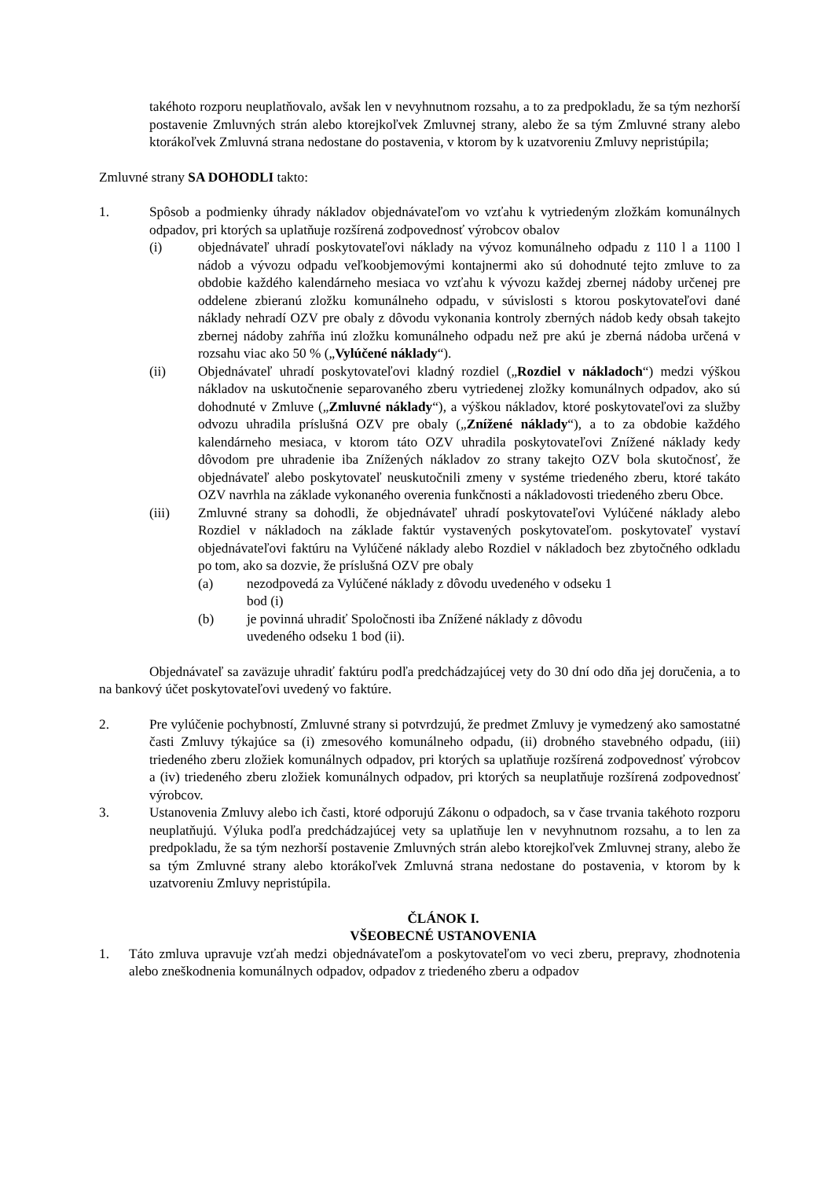takéhoto rozporu neuplatňovalo, avšak len v nevyhnutnom rozsahu, a to za predpokladu, že sa tým nezhorší postavenie Zmluvných strán alebo ktorejkoľvek Zmluvnej strany, alebo že sa tým Zmluvné strany alebo ktorákoľvek Zmluvná strana nedostane do postavenia, v ktorom by k uzatvoreniu Zmluvy nepristúpila;
Zmluvné strany SA DOHODLI takto:
1. Spôsob a podmienky úhrady nákladov objednávateľom vo vzťahu k vytriedeným zložkám komunálnych odpadov, pri ktorých sa uplatňuje rozšírená zodpovednosť výrobcov obalov
(i) objednávateľ uhradí poskytovateľovi náklady na vývoz komunálneho odpadu z 110 l a 1100 l nádob a vývozu odpadu veľkoobjemovými kontajnermi ako sú dohodnuté tejto zmluve to za obdobie každého kalendárneho mesiaca vo vzťahu k vývozu každej zbernej nádoby určenej pre oddelene zbieranú zložku komunálneho odpadu, v súvislosti s ktorou poskytovateľovi dané náklady nehradí OZV pre obaly z dôvodu vykonania kontroly zberných nádob kedy obsah takejto zbernej nádoby zahŕňa inú zložku komunálneho odpadu než pre akú je zberná nádoba určená v rozsahu viac ako 50 % („Vylúčené náklady“).
(ii) Objednávateľ uhradí poskytovateľovi kladný rozdiel („Rozdiel v nákladoch“) medzi výškou nákladov na uskutočnenie separovaného zberu vytriedenej zložky komunálnych odpadov, ako sú dohodnuté v Zmluve („Zmluvné náklady“), a výškou nákladov, ktoré poskytovateľovi za služby odvozu uhradila príslušná OZV pre obaly („Znížené náklady“), a to za obdobie každého kalendárneho mesiaca, v ktorom táto OZV uhradila poskytovateľovi Znížené náklady kedy dôvodom pre uhradenie iba Znížených nákladov zo strany takejto OZV bola skutočnosť, že objednávateľ alebo poskytovateľ neuskutočnili zmeny v systéme triedeného zberu, ktoré takáto OZV navrhla na základe vykonaného overenia funkčnosti a nákladovosti triedeného zberu Obce.
(iii) Zmluvné strany sa dohodli, že objednávateľ uhradí poskytovateľovi Vylúčené náklady alebo Rozdiel v nákladoch na základe faktúr vystavených poskytovateľom. poskytovateľ vystaví objednávateľovi faktúru na Vylúčené náklady alebo Rozdiel v nákladoch bez zbytočného odkladu po tom, ako sa dozvie, že príslušná OZV pre obaly
(a) nezodpovedá za Vylúčené náklady z dôvodu uvedeného v odseku 1
bod (i)
(b) je povinná uhradiť Spoločnosti iba Znížené náklady z dôvodu
uvedeného odseku 1 bod (ii).
Objednávateľ sa zaväzuje uhradiť faktúru podľa predchádzajúcej vety do 30 dní odo dňa jej doručenia, a to na bankový účet poskytovateľovi uvedený vo faktúre.
2. Pre vylúčenie pochybností, Zmluvné strany si potvrdzujú, že predmet Zmluvy je vymedzený ako samostatné časti Zmluvy týkajúce sa (i) zmesového komunálneho odpadu, (ii) drobného stavebného odpadu, (iii) triedeného zberu zložiek komunálnych odpadov, pri ktorých sa uplatňuje rozšírená zodpovednosť výrobcov a (iv) triedeného zberu zložiek komunálnych odpadov, pri ktorých sa neuplatňuje rozšírená zodpovednosť výrobcov.
3. Ustanovenia Zmluvy alebo ich časti, ktoré odporujú Zákonu o odpadoch, sa v čase trvania takéhoto rozporu neuplatňujú. Výluka podľa predchádzajúcej vety sa uplatňuje len v nevyhnutnom rozsahu, a to len za predpokladu, že sa tým nezhorší postavenie Zmluvných strán alebo ktorejkoľvek Zmluvnej strany, alebo že sa tým Zmluvné strany alebo ktorákoľvek Zmluvná strana nedostane do postavenia, v ktorom by k uzatvoreniu Zmluvy nepristúpila.
ČLÁNOK I.
VŠEOBECNÉ USTANOVENIA
1. Táto zmluva upravuje vzťah medzi objednávateľom a poskytovateľom vo veci zberu, prepravy, zhodnotenia alebo zneškodnenia komunálnych odpadov, odpadov z triedeného zberu a odpadov